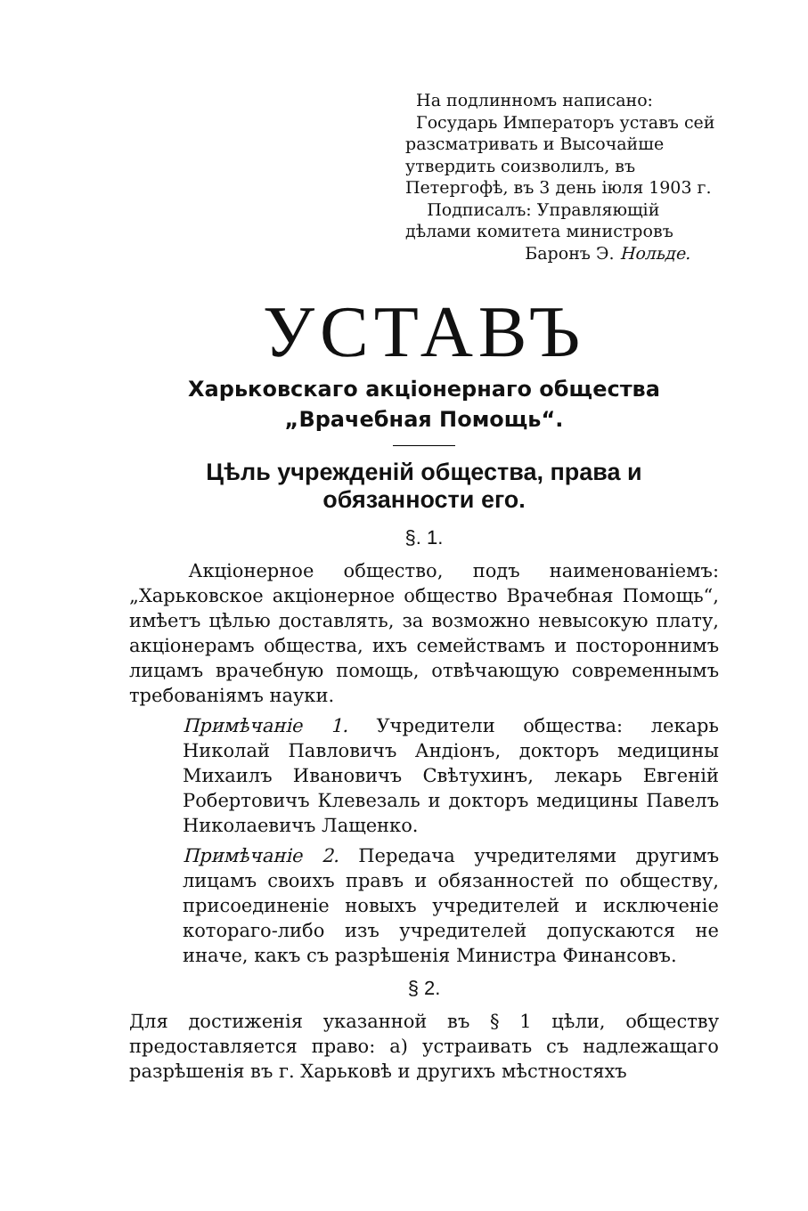На подлинномъ написано:
Государь Императоръ уставъ сей разсматривать и Высочайше утвердить соизволилъ, въ Петергофѣ, въ 3 день іюля 1903 г.
Подписалъ: Управляющій дѣлами комитета министровъ
Баронъ Э. Нольде.
УСТАВЪ
Харьковскаго акціонернаго общества
„Врачебная Помощь“.
Цѣль учрежденій общества, права и обязанности его.
§. 1.
Акціонерное общество, подъ наименованіемъ: „Харьковское акціонерное общество Врачебная Помощь“, имѣетъ цѣлью доставлять, за возможно невысокую плату, акціонерамъ общества, ихъ семействамъ и постороннимъ лицамъ врачебную помощь, отвѣчающую современнымъ требованіямъ науки.
Примѣчаніе 1. Учредители общества: лекарь Николай Павловичъ Андіонъ, докторъ медицины Михаилъ Ивановичъ Свѣтухинъ, лекарь Евгеній Робертовичъ Клевезаль и докторъ медицины Павелъ Николаевичъ Лащенко.
Примѣчаніе 2. Передача учредителями другимъ лицамъ своихъ правъ и обязанностей по обществу, присоединеніе новыхъ учредителей и исключеніе котораго-либо изъ учредителей допускаются не иначе, какъ съ разрѣшенія Министра Финансовъ.
§ 2.
Для достиженія указанной въ § 1 цѣли, обществу предоставляется право: а) устраивать съ надлежащаго разрѣшенія въ г. Харьковѣ и другихъ мѣстностяхъ